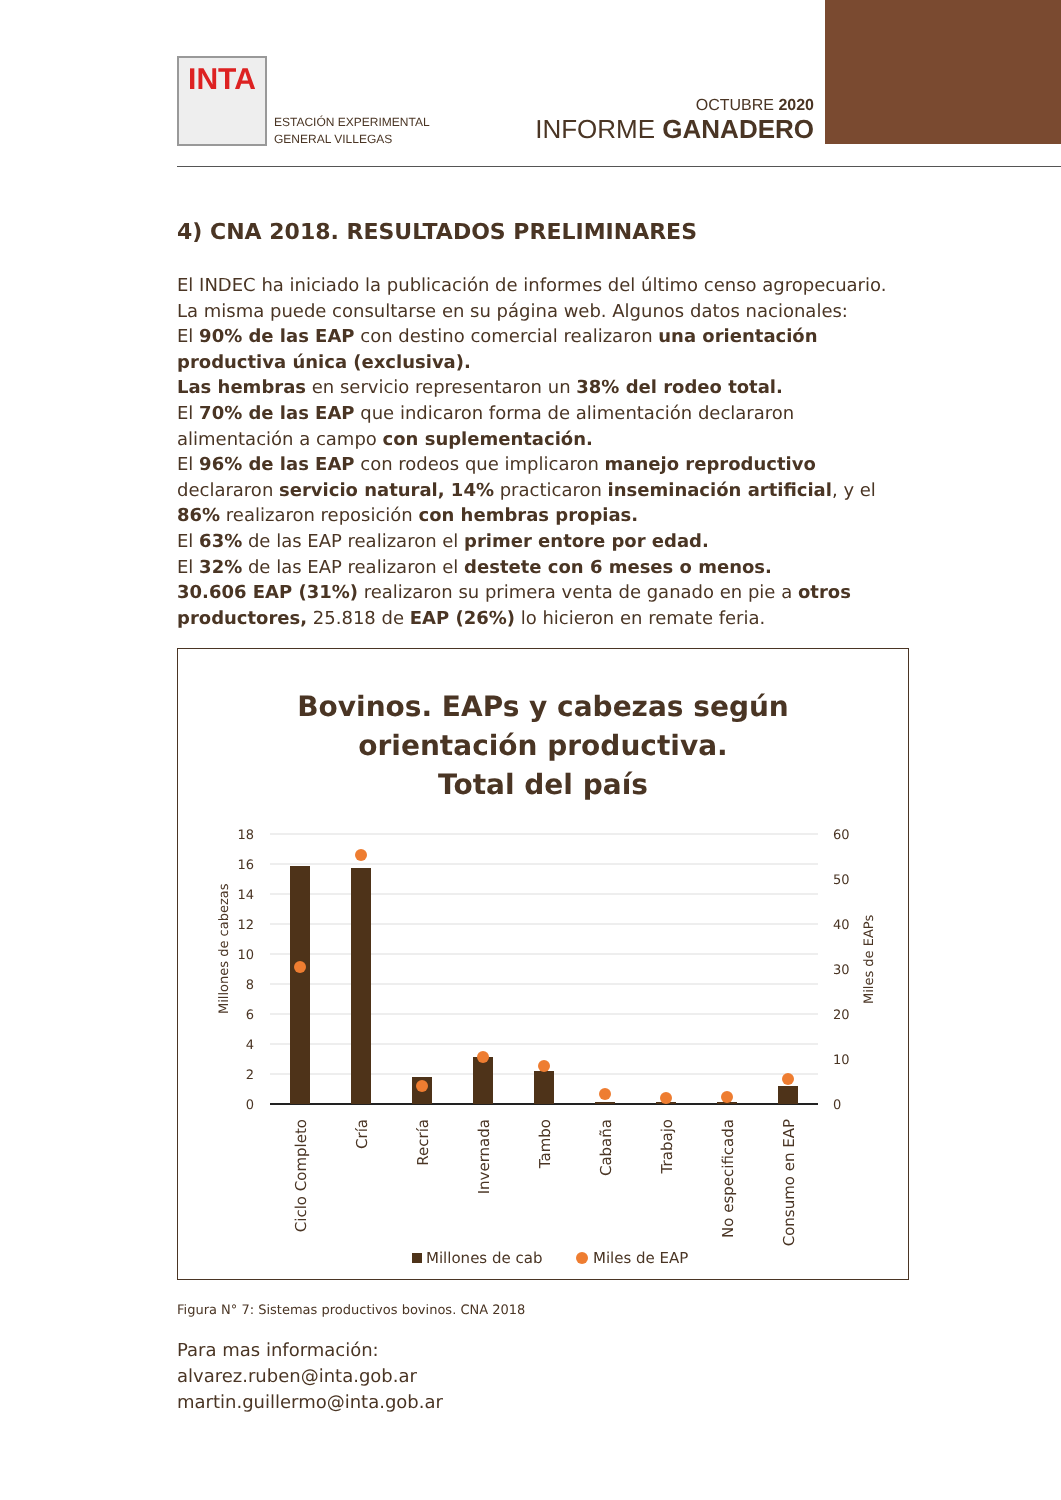INTA
ESTACIÓN EXPERIMENTAL
GENERAL VILLEGAS
OCTUBRE 2020
INFORME GANADERO
4) CNA 2018. RESULTADOS PRELIMINARES
El INDEC ha iniciado la publicación de informes del último censo agropecuario. La misma puede consultarse en su página web. Algunos datos nacionales:
El 90% de las EAP con destino comercial realizaron una orientación productiva única (exclusiva).
Las hembras en servicio representaron un 38% del rodeo total.
El 70% de las EAP que indicaron forma de alimentación declararon alimentación a campo con suplementación.
El 96% de las EAP con rodeos que implicaron manejo reproductivo declararon servicio natural, 14% practicaron inseminación artificial, y el 86% realizaron reposición con hembras propias.
El 63% de las EAP realizaron el primer entore por edad.
El 32% de las EAP realizaron el destete con 6 meses o menos.
30.606 EAP (31%) realizaron su primera venta de ganado en pie a otros productores, 25.818 de EAP (26%) lo hicieron en remate feria.
Bovinos. EAPs y cabezas según
orientación productiva.
Total del país
18
16
14
12
10
8
6
4
2
0
60
50
40
30
20
10
0
Millones de cabezas
Miles de EAPs
Ciclo Completo
Cría
Recría
Invernada
Tambo
Cabaña
Trabajo
No especificada
Consumo en EAP
Millones de cab
Miles de EAP
Figura N° 7: Sistemas productivos bovinos. CNA 2018
Para mas información:
alvarez.ruben@inta.gob.ar
martin.guillermo@inta.gob.ar